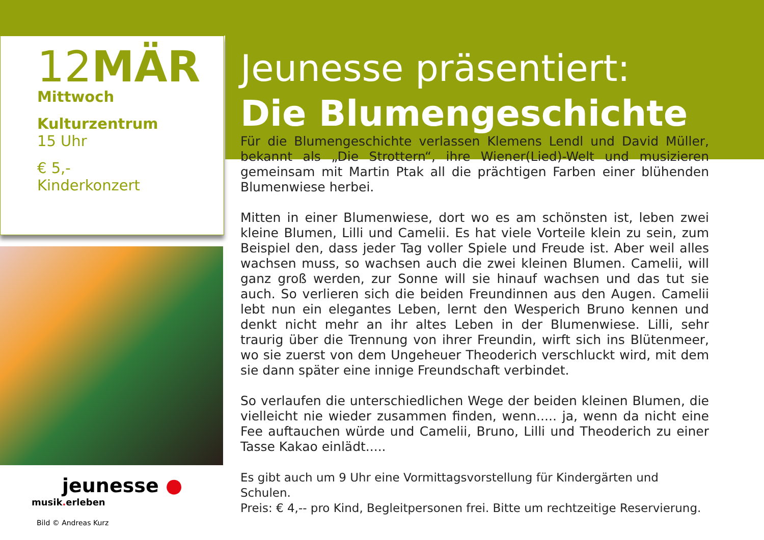12MÄR
Mittwoch
Kulturzentrum
15 Uhr
€ 5,-
Kinderkonzert
jeunesse ●
musik. erleben
Bild © Andreas Kurz
Jeunesse präsentiert:
Die Blumengeschichte
Für die Blumengeschichte verlassen Klemens Lendl und David Müller, bekannt als „Die Strottern“, ihre Wiener(Lied)-Welt und musizieren gemeinsam mit Martin Ptak all die prächtigen Farben einer blühenden Blumenwiese herbei.
Mitten in einer Blumenwiese, dort wo es am schönsten ist, leben zwei kleine Blumen, Lilli und Camelii. Es hat viele Vorteile klein zu sein, zum Beispiel den, dass jeder Tag voller Spiele und Freude ist. Aber weil alles wachsen muss, so wachsen auch die zwei kleinen Blumen. Camelii, will ganz groß werden, zur Sonne will sie hinauf wachsen und das tut sie auch. So verlieren sich die beiden Freundinnen aus den Augen. Camelii lebt nun ein elegantes Leben, lernt den Wesperich Bruno kennen und denkt nicht mehr an ihr altes Leben in der Blumenwiese. Lilli, sehr traurig über die Trennung von ihrer Freundin, wirft sich ins Blütenmeer, wo sie zuerst von dem Ungeheuer Theoderich verschluckt wird, mit dem sie dann später eine innige Freundschaft verbindet.
So verlaufen die unterschiedlichen Wege der beiden kleinen Blumen, die vielleicht nie wieder zusammen finden, wenn..... ja, wenn da nicht eine Fee auftauchen würde und Camelii, Bruno, Lilli und Theoderich zu einer Tasse Kakao einlädt.....
Es gibt auch um 9 Uhr eine Vormittagsvorstellung für Kindergärten und Schulen.
Preis: € 4,-- pro Kind, Begleitpersonen frei. Bitte um rechtzeitige Reservierung.